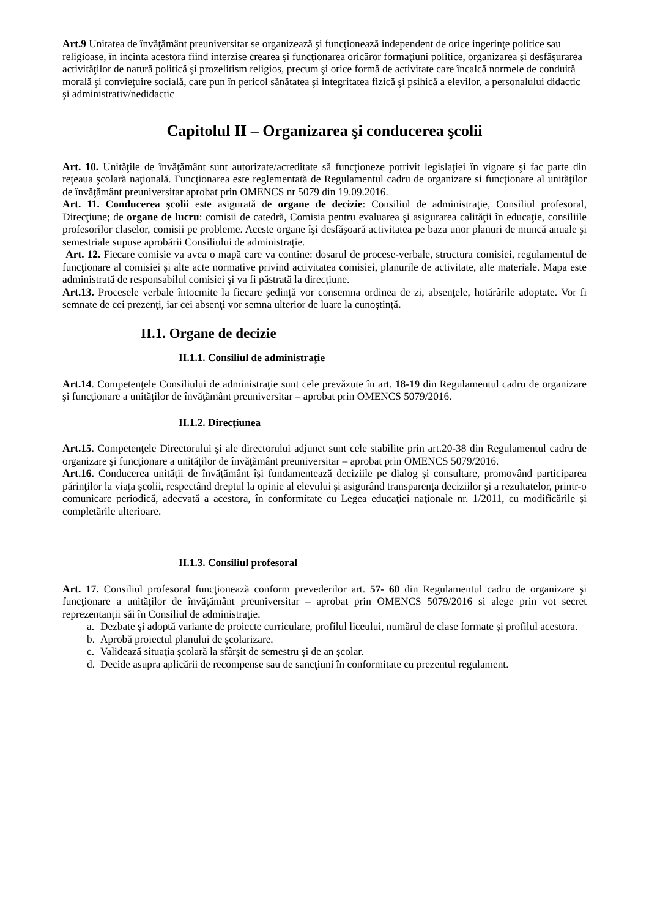Art.9 Unitatea de învăţământ preuniversitar se organizează şi funcţionează independent de orice ingerinţe politice sau religioase, în incinta acestora fiind interzise crearea şi funcţionarea oricăror formaţiuni politice, organizarea şi desfăşurarea activităţilor de natură politică şi prozelitism religios, precum şi orice formă de activitate care încalcă normele de conduită morală şi convieţuire socială, care pun în pericol sănătatea şi integritatea fizică şi psihică a elevilor, a personalului didactic şi administrativ/nedidactic
Capitolul II – Organizarea şi conducerea şcolii
Art. 10. Unităţile de învăţământ sunt autorizate/acreditate să funcţioneze potrivit legislaţiei în vigoare şi fac parte din reţeaua şcolară naţională. Funcţionarea este reglementată de Regulamentul cadru de organizare si funcţionare al unităţilor de învăţământ preuniversitar aprobat prin OMENCS nr 5079 din 19.09.2016.
Art. 11. Conducerea şcolii este asigurată de organe de decizie: Consiliul de administraţie, Consiliul profesoral, Direcţiune; de organe de lucru: comisii de catedră, Comisia pentru evaluarea şi asigurarea calităţii în educaţie, consiliile profesorilor claselor, comisii pe probleme. Aceste organe îşi desfăşoară activitatea pe baza unor planuri de muncă anuale şi semestriale supuse aprobării Consiliului de administraţie.
Art. 12. Fiecare comisie va avea o mapă care va contine: dosarul de procese-verbale, structura comisiei, regulamentul de funcţionare al comisiei şi alte acte normative privind activitatea comisiei, planurile de activitate, alte materiale. Mapa este administrată de responsabilul comisiei şi va fi păstrată la direcţiune.
Art.13. Procesele verbale întocmite la fiecare şedinţă vor consemna ordinea de zi, absenţele, hotărârile adoptate. Vor fi semnate de cei prezenţi, iar cei absenţi vor semna ulterior de luare la cunoştinţă.
II.1. Organe de decizie
II.1.1. Consiliul de administraţie
Art.14. Competenţele Consiliului de administraţie sunt cele prevăzute în art. 18-19 din Regulamentul cadru de organizare şi funcţionare a unităţilor de învăţământ preuniversitar – aprobat prin OMENCS 5079/2016.
II.1.2. Direcţiunea
Art.15. Competenţele Directorului şi ale directorului adjunct sunt cele stabilite prin art.20-38 din Regulamentul cadru de organizare şi funcţionare a unităţilor de învăţământ preuniversitar – aprobat prin OMENCS 5079/2016.
Art.16. Conducerea unităţii de învăţământ îşi fundamentează deciziile pe dialog şi consultare, promovând participarea părinţilor la viaţa şcolii, respectând dreptul la opinie al elevului şi asigurând transparenţa deciziilor şi a rezultatelor, printr-o comunicare periodică, adecvată a acestora, în conformitate cu Legea educaţiei naţionale nr. 1/2011, cu modificările şi completările ulterioare.
II.1.3. Consiliul profesoral
Art. 17. Consiliul profesoral funcţionează conform prevederilor art. 57- 60 din Regulamentul cadru de organizare şi funcţionare a unităţilor de învăţământ preuniversitar – aprobat prin OMENCS 5079/2016 si alege prin vot secret reprezentanţii săi în Consiliul de administraţie.
a. Dezbate şi adoptă variante de proiecte curriculare, profilul liceului, numărul de clase formate şi profilul acestora.
b. Aprobă proiectul planului de şcolarizare.
c. Validează situaţia şcolară la sfârşit de semestru şi de an şcolar.
d. Decide asupra aplicării de recompense sau de sancţiuni în conformitate cu prezentul regulament.